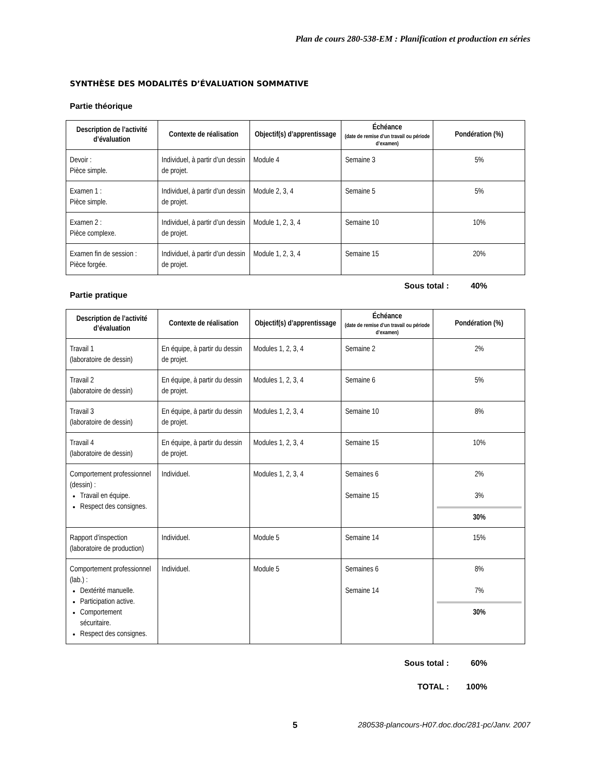Plan de cours 280-538-EM : Planification et production en séries
SYNTHÈSE DES MODALITÉS D’ÉVALUATION SOMMATIVE
Partie théorique
| Description de l’activité d’évaluation | Contexte de réalisation | Objectif(s) d’apprentissage | Échéance (date de remise d’un travail ou période d’examen) | Pondération (%) |
| --- | --- | --- | --- | --- |
| Devoir : Pièce simple. | Individuel, à partir d’un dessin de projet. | Module 4 | Semaine 3 | 5% |
| Examen 1 : Pièce simple. | Individuel, à partir d’un dessin de projet. | Module 2, 3, 4 | Semaine 5 | 5% |
| Examen 2 : Pièce complexe. | Individuel, à partir d’un dessin de projet. | Module 1, 2, 3, 4 | Semaine 10 | 10% |
| Examen fin de session : Pièce forgée. | Individuel, à partir d’un dessin de projet. | Module 1, 2, 3, 4 | Semaine 15 | 20% |
Sous total : 40%
Partie pratique
| Description de l’activité d’évaluation | Contexte de réalisation | Objectif(s) d’apprentissage | Échéance (date de remise d’un travail ou période d’examen) | Pondération (%) |
| --- | --- | --- | --- | --- |
| Travail 1 (laboratoire de dessin) | En équipe, à partir du dessin de projet. | Modules 1, 2, 3, 4 | Semaine 2 | 2% |
| Travail 2 (laboratoire de dessin) | En équipe, à partir du dessin de projet. | Modules 1, 2, 3, 4 | Semaine 6 | 5% |
| Travail 3 (laboratoire de dessin) | En équipe, à partir du dessin de projet. | Modules 1, 2, 3, 4 | Semaine 10 | 8% |
| Travail 4 (laboratoire de dessin) | En équipe, à partir du dessin de projet. | Modules 1, 2, 3, 4 | Semaine 15 | 10% |
| Comportement professionnel (dessin) : Travail en équipe. Respect des consignes. | Individuel. | Modules 1, 2, 3, 4 | Semaines 6 Semaine 15 | 2% 3% 30% |
| Rapport d’inspection (laboratoire de production) | Individuel. | Module 5 | Semaine 14 | 15% |
| Comportement professionnel (lab.) : Dextérité manuelle. Participation active. Comportement sécuritaire. Respect des consignes. | Individuel. | Module 5 | Semaines 6 Semaine 14 | 8% 7% 30% |
Sous total : 60%
TOTAL : 100%
5 280538-plancours-H07.doc.doc/281-pc/Janv. 2007